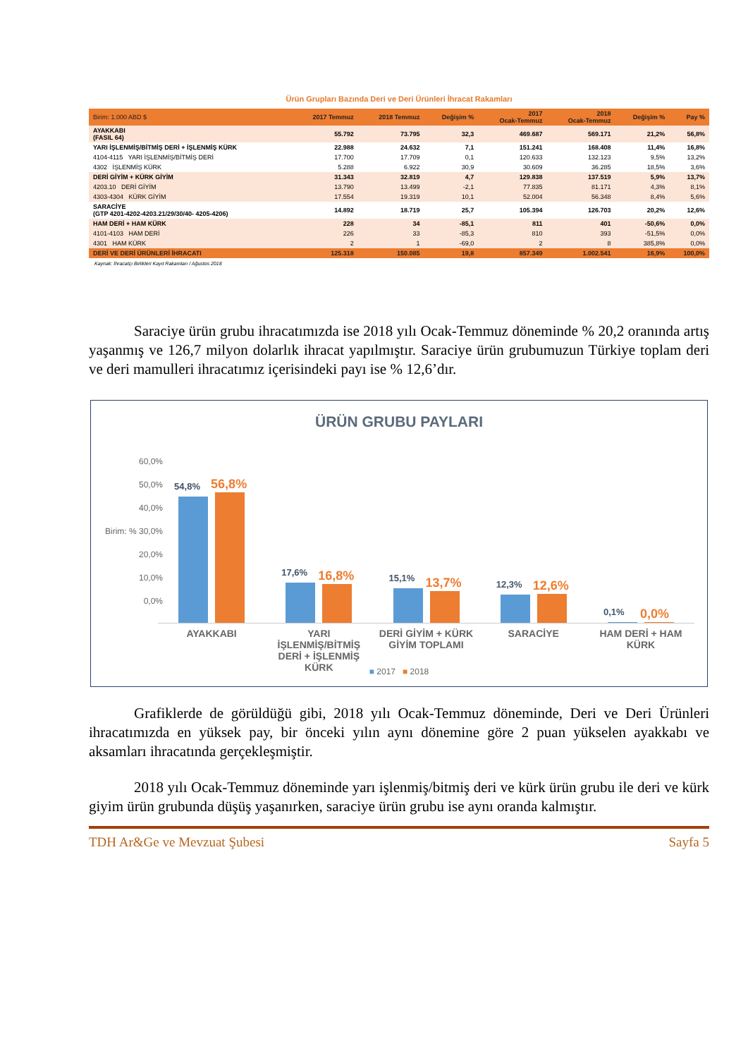| Ürün Grupları Bazında Deri ve Deri Ürünleri İhracat Rakamları | | | | | | | |
| Birim: 1.000 ABD $ | 2017 Temmuz | 2018 Temmuz | Değişim % | 2017 Ocak-Temmuz | 2018 Ocak-Temmuz | Değişim % | Pay % |
| AYAKKABI (FASIL 64) | 55.792 | 73.795 | 32,3 | 469.687 | 569.171 | 21,2% | 56,8% |
| YARI İŞLENMİŞ/BİTMİŞ DERİ + İŞLENMİŞ KÜRK | 22.988 | 24.632 | 7,1 | 151.241 | 168.408 | 11,4% | 16,8% |
| 4104-4115 YARI İŞLENMİŞ/BİTMİŞ DERİ | 17.700 | 17.709 | 0,1 | 120.633 | 132.123 | 9,5% | 13,2% |
| 4302 İŞLENMİŞ KÜRK | 5.288 | 6.922 | 30,9 | 30.609 | 36.285 | 18,5% | 3,6% |
| DERİ GİYİM + KÜRK GİYİM | 31.343 | 32.819 | 4,7 | 129.838 | 137.519 | 5,9% | 13,7% |
| 4203.10 DERİ GİYİM | 13.790 | 13.499 | -2,1 | 77.835 | 81.171 | 4,3% | 8,1% |
| 4303-4304 KÜRK GİYİM | 17.554 | 19.319 | 10,1 | 52.004 | 56.348 | 8,4% | 5,6% |
| SARACİYE (GTP 4201-4202-4203.21/29/30/40- 4205-4206) | 14.892 | 18.719 | 25,7 | 105.394 | 126.703 | 20,2% | 12,6% |
| HAM DERİ + HAM KÜRK | 228 | 34 | -85,1 | 811 | 401 | -50,6% | 0,0% |
| 4101-4103 HAM DERİ | 226 | 33 | -85,3 | 810 | 393 | -51,5% | 0,0% |
| 4301 HAM KÜRK | 2 | 1 | -69,0 | 2 | 8 | 385,8% | 0,0% |
| DERİ VE DERİ ÜRÜNLERİ İHRACATI | 125.318 | 150.085 | 19,8 | 857.349 | 1.002.541 | 16,9% | 100,0% |
Kaynak: İhracatçı Birlikleri Kayıt Rakamları / Ağustos 2018
Saraciye ürün grubu ihracatımızda ise 2018 yılı Ocak-Temmuz döneminde % 20,2 oranında artış yaşanmış ve 126,7 milyon dolarlık ihracat yapılmıştır. Saraciye ürün grubumuzun Türkiye toplam deri ve deri mamulleri ihracatımız içerisindeki payı ise % 12,6’dır.
ÜRÜN GRUBU PAYLARI
60,0%
50,0%
40,0%
Birim: % 30,0%
20,0%
10,0%
0,0%
54,8%
56,8%
17,6%
16,8%
15,1%
13,7%
12,3%
12,6%
0,1%
0,0%
AYAKKABI YARI İŞLENMİŞ/BİTMİŞ DERİ + İŞLENMİŞ KÜRK
DERİ GİYİM + KÜRK GİYİM TOPLAMI
SARACİYE HAM DERİ + HAM KÜRK
■ 2017 ■ 2018
Grafiklerde de görüldüğü gibi, 2018 yılı Ocak-Temmuz döneminde, Deri ve Deri Ürünleri ihracatımızda en yüksek pay, bir önceki yılın aynı dönemine göre 2 puan yükselen ayakkabı ve aksamları ihracatında gerçekleşmiştir.
2018 yılı Ocak-Temmuz döneminde yarı işlenmiş/bitmiş deri ve kürk ürün grubu ile deri ve kürk giyim ürün grubunda düşüş yaşanırken, saraciye ürün grubu ise aynı oranda kalmıştır.
TDH Ar&Ge ve Mevzuat Şubesi Sayfa 5